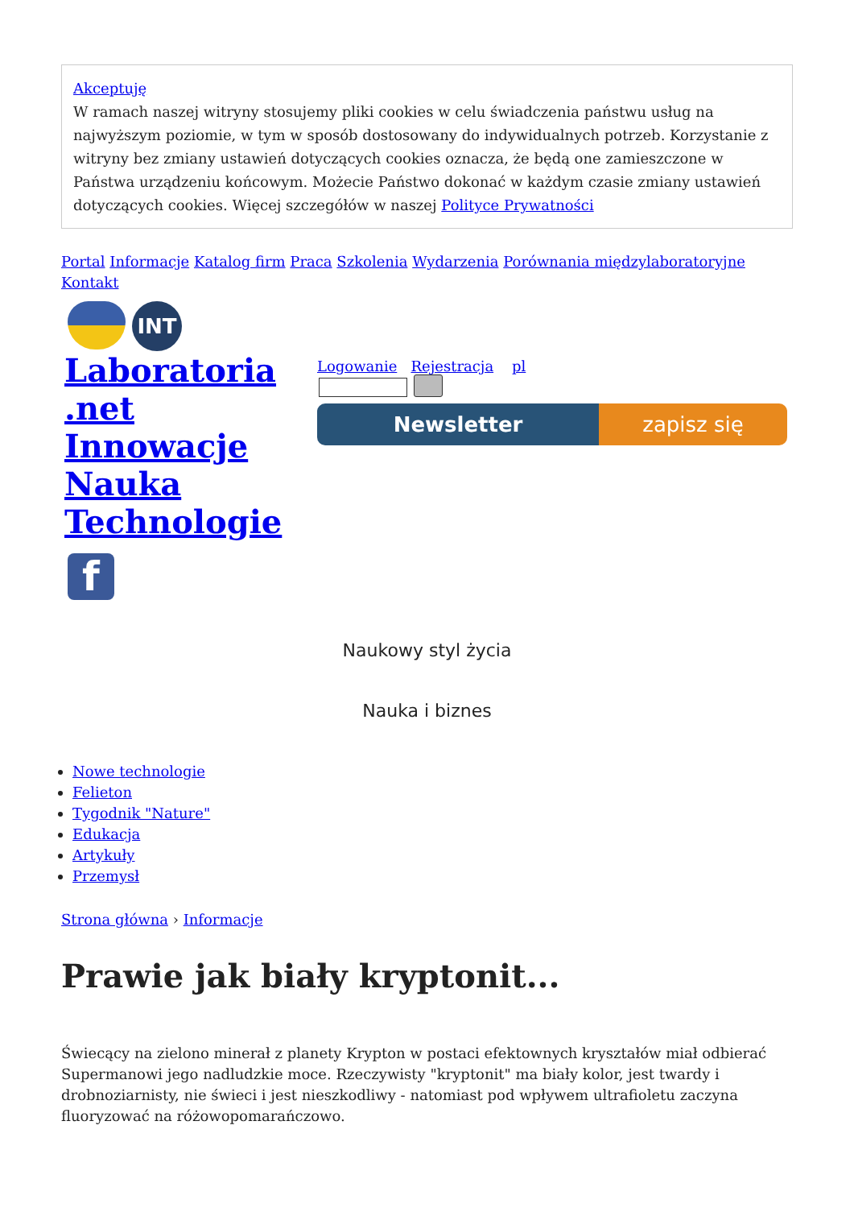Akceptuję
W ramach naszej witryny stosujemy pliki cookies w celu świadczenia państwu usług na najwyższym poziomie, w tym w sposób dostosowany do indywidualnych potrzeb. Korzystanie z witryny bez zmiany ustawień dotyczących cookies oznacza, że będą one zamieszczone w Państwa urządzeniu końcowym. Możecie Państwo dokonać w każdym czasie zmiany ustawień dotyczących cookies. Więcej szczegółów w naszej Polityce Prywatności
Portal Informacje Katalog firm Praca Szkolenia Wydarzenia Porównania międzylaboratoryjne Kontakt
INT
Laboratoria .net Innowacje Nauka Technologie
f
Logowanie Rejestracja pl
Newsletter zapisz się
Naukowy styl życia
Nauka i biznes
Nowe technologie
Felieton
Tygodnik "Nature"
Edukacja
Artykuły
Przemysł
Strona główna › Informacje
Prawie jak biały kryptonit...
Świecący na zielono minerał z planety Krypton w postaci efektownych kryształów miał odbierać Supermanowi jego nadludzkie moce. Rzeczywisty "kryptonit" ma biały kolor, jest twardy i drobnoziarnisty, nie świeci i jest nieszkodliwy - natomiast pod wpływem ultrafioletu zaczyna fluoryzować na różowopomarańczowo.